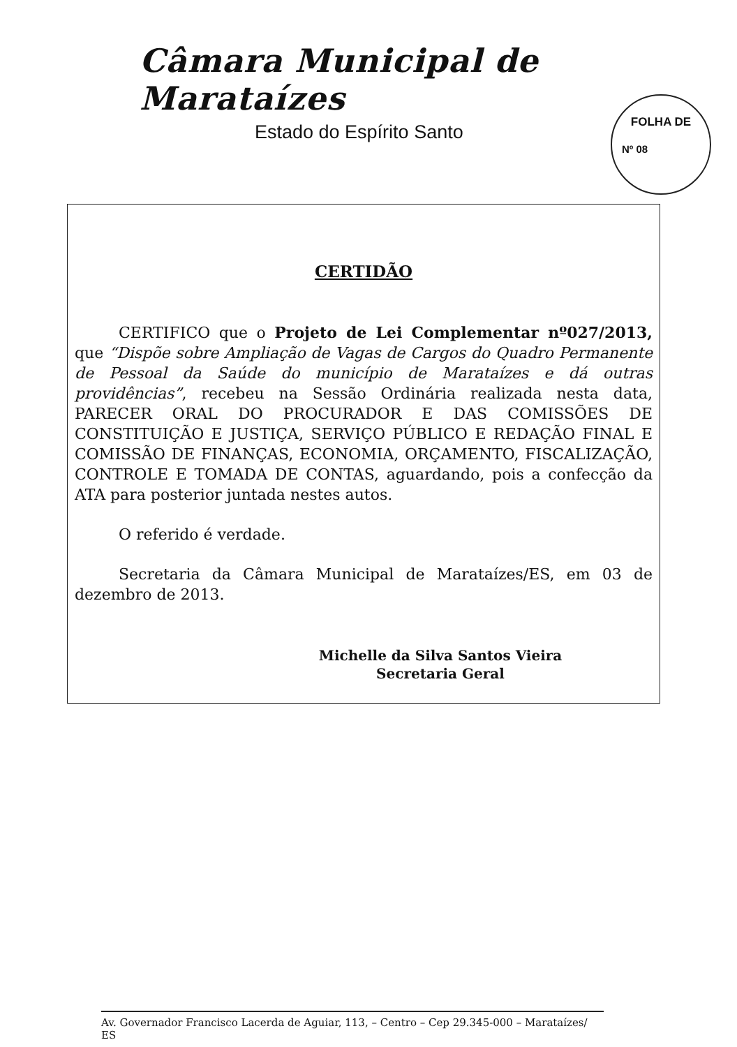Câmara Municipal de Marataízes
Estado do Espírito Santo
FOLHA DE
Nº 08
CERTIDÃO
CERTIFICO que o Projeto de Lei Complementar nº027/2013, que “Dispõe sobre Ampliação de Vagas de Cargos do Quadro Permanente de Pessoal da Saúde do município de Marataízes e dá outras providências”, recebeu na Sessão Ordinária realizada nesta data, PARECER ORAL DO PROCURADOR E DAS COMISSÕES DE CONSTITUIÇÃO E JUSTIÇA, SERVIÇO PÚBLICO E REDAÇÃO FINAL E COMISSÃO DE FINANÇAS, ECONOMIA, ORÇAMENTO, FISCALIZAÇÃO, CONTROLE E TOMADA DE CONTAS, aguardando, pois a confecção da ATA para posterior juntada nestes autos.
O referido é verdade.
Secretaria da Câmara Municipal de Marataízes/ES, em 03 de dezembro de 2013.
Michelle da Silva Santos Vieira
Secretaria Geral
Av. Governador Francisco Lacerda de Aguiar, 113, – Centro – Cep 29.345-000 – Marataízes/ ES